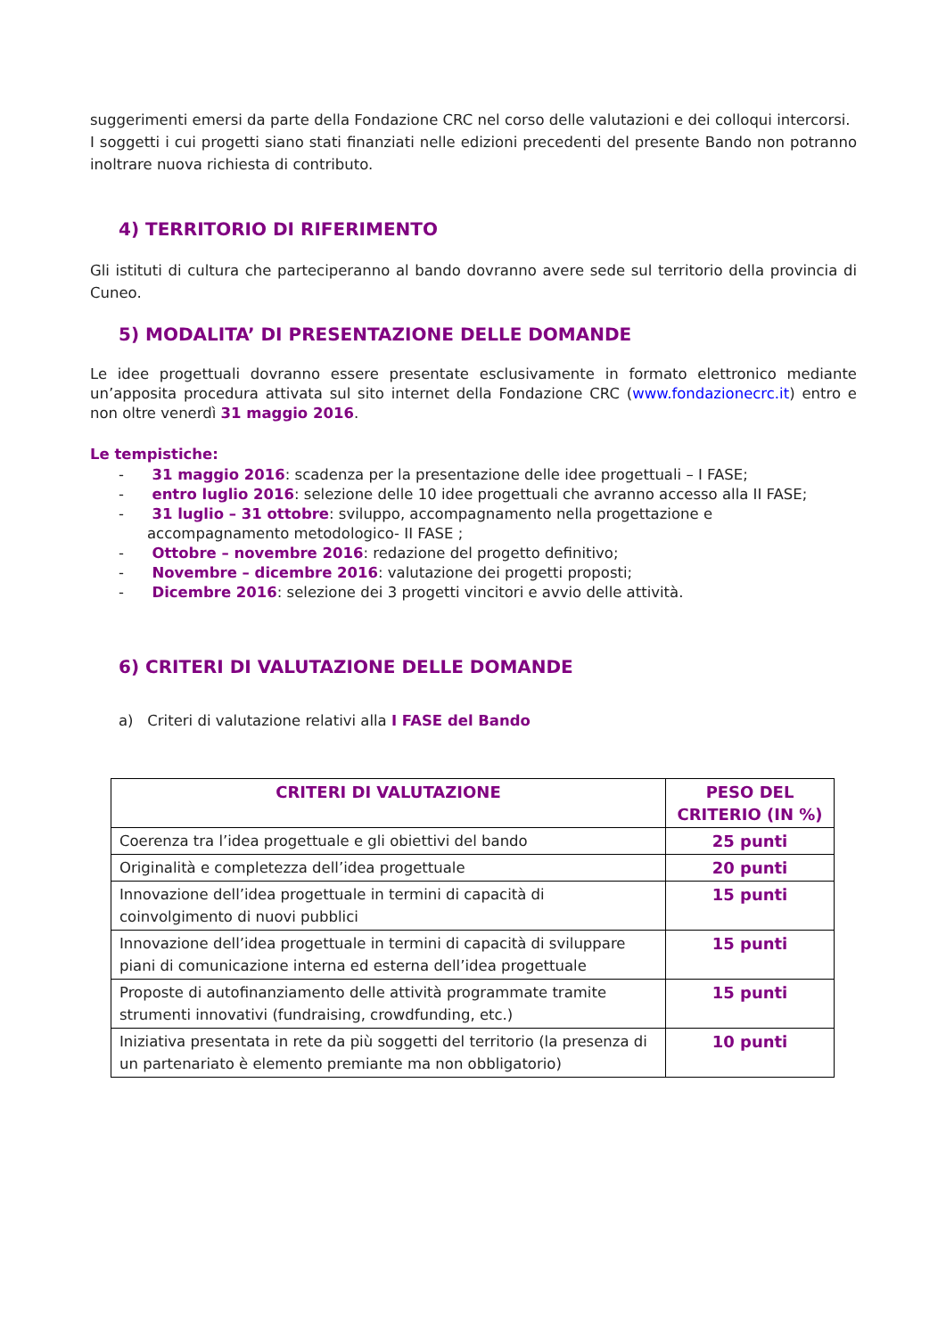suggerimenti emersi da parte della Fondazione CRC nel corso delle valutazioni e dei colloqui intercorsi.
I soggetti i cui progetti siano stati finanziati nelle edizioni precedenti del presente Bando non potranno inoltrare nuova richiesta di contributo.
4) TERRITORIO DI RIFERIMENTO
Gli istituti di cultura che parteciperanno al bando dovranno avere sede sul territorio della provincia di Cuneo.
5) MODALITA’ DI PRESENTAZIONE DELLE DOMANDE
Le idee progettuali dovranno essere presentate esclusivamente in formato elettronico mediante un’apposita procedura attivata sul sito internet della Fondazione CRC (www.fondazionecrc.it) entro e non oltre venerdì 31 maggio 2016.
Le tempistiche:
- 31 maggio 2016: scadenza per la presentazione delle idee progettuali – I FASE;
- entro luglio 2016: selezione delle 10 idee progettuali che avranno accesso alla II FASE;
- 31 luglio – 31 ottobre: sviluppo, accompagnamento nella progettazione e accompagnamento metodologico- II FASE ;
- Ottobre – novembre 2016: redazione del progetto definitivo;
- Novembre – dicembre 2016: valutazione dei progetti proposti;
- Dicembre 2016: selezione dei 3 progetti vincitori e avvio delle attività.
6) CRITERI DI VALUTAZIONE DELLE DOMANDE
a) Criteri di valutazione relativi alla I FASE del Bando
| CRITERI DI VALUTAZIONE | PESO DEL CRITERIO (IN %) |
| --- | --- |
| Coerenza tra l’idea progettuale e gli obiettivi del bando | 25 punti |
| Originalità e completezza dell’idea progettuale | 20 punti |
| Innovazione dell’idea progettuale in termini di capacità di coinvolgimento di nuovi pubblici | 15 punti |
| Innovazione dell’idea progettuale in termini di capacità di sviluppare piani di comunicazione interna ed esterna dell’idea progettuale | 15 punti |
| Proposte di autofinanziamento delle attività programmate tramite strumenti innovativi (fundraising, crowdfunding, etc.) | 15 punti |
| Iniziativa presentata in rete da più soggetti del territorio (la presenza di un partenariato è elemento premiante ma non obbligatorio) | 10 punti |